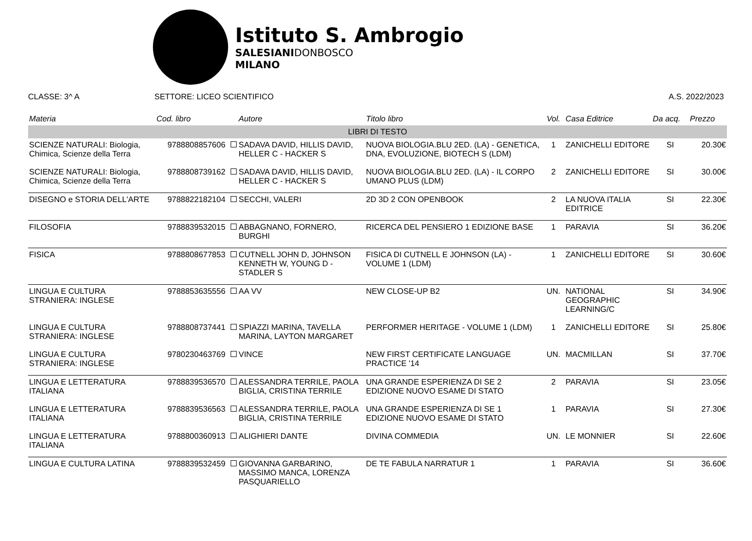Istituto S. Ambrogio
SALESIANIDONBOSCO
MILANO
CLASSE: 3^ A SETTORE: LICEO SCIENTIFICO A.S. 2022/2023
| Materia | Cod. libro | Autore | Titolo libro | Vol. | Casa Editrice | Da acq. | Prezzo |
| --- | --- | --- | --- | --- | --- | --- | --- |
| LIBRI DI TESTO | | | | | | | |
| SCIENZE NATURALI: Biologia, Chimica, Scienze della Terra | 9788808857606 | SADAVA DAVID, HILLIS DAVID, HELLER C - HACKER S | NUOVA BIOLOGIA.BLU 2ED. (LA) - GENETICA, DNA, EVOLUZIONE, BIOTECH S (LDM) | 1 | ZANICHELLI EDITORE | SI | 20.30€ |
| SCIENZE NATURALI: Biologia, Chimica, Scienze della Terra | 9788808739162 | SADAVA DAVID, HILLIS DAVID, HELLER C - HACKER S | NUOVA BIOLOGIA.BLU 2ED. (LA) - IL CORPO UMANO PLUS (LDM) | 2 | ZANICHELLI EDITORE | SI | 30.00€ |
| DISEGNO e STORIA DELL'ARTE | 9788822182104 | SECCHI, VALERI | 2D 3D 2 CON OPENBOOK | 2 | LA NUOVA ITALIA EDITRICE | SI | 22.30€ |
| FILOSOFIA | 9788839532015 | ABBAGNANO, FORNERO, BURGHI | RICERCA DEL PENSIERO 1 EDIZIONE BASE | 1 | PARAVIA | SI | 36.20€ |
| FISICA | 9788808677853 | CUTNELL JOHN D, JOHNSON KENNETH W, YOUNG D - STADLER S | FISICA DI CUTNELL E JOHNSON (LA) - VOLUME 1 (LDM) | 1 | ZANICHELLI EDITORE | SI | 30.60€ |
| LINGUA E CULTURA STRANIERA: INGLESE | 9788853635556 | AA VV | NEW CLOSE-UP B2 | UN. | NATIONAL GEOGRAPHIC LEARNING/C | SI | 34.90€ |
| LINGUA E CULTURA STRANIERA: INGLESE | 9788808737441 | SPIAZZI MARINA, TAVELLA MARINA, LAYTON MARGARET | PERFORMER HERITAGE - VOLUME 1 (LDM) | 1 | ZANICHELLI EDITORE | SI | 25.80€ |
| LINGUA E CULTURA STRANIERA: INGLESE | 9780230463769 | VINCE | NEW FIRST CERTIFICATE LANGUAGE PRACTICE '14 | UN. | MACMILLAN | SI | 37.70€ |
| LINGUA E LETTERATURA ITALIANA | 9788839536570 | ALESSANDRA TERRILE, PAOLA BIGLIA, CRISTINA TERRILE | UNA GRANDE ESPERIENZA DI SE 2 EDIZIONE NUOVO ESAME DI STATO | 2 | PARAVIA | SI | 23.05€ |
| LINGUA E LETTERATURA ITALIANA | 9788839536563 | ALESSANDRA TERRILE, PAOLA BIGLIA, CRISTINA TERRILE | UNA GRANDE ESPERIENZA DI SE 1 EDIZIONE NUOVO ESAME DI STATO | 1 | PARAVIA | SI | 27.30€ |
| LINGUA E LETTERATURA ITALIANA | 9788800360913 | ALIGHIERI DANTE | DIVINA COMMEDIA | UN. | LE MONNIER | SI | 22.60€ |
| LINGUA E CULTURA LATINA | 9788839532459 | GIOVANNA GARBARINO, MASSIMO MANCA, LORENZA PASQUARIELLO | DE TE FABULA NARRATUR 1 | 1 | PARAVIA | SI | 36.60€ |